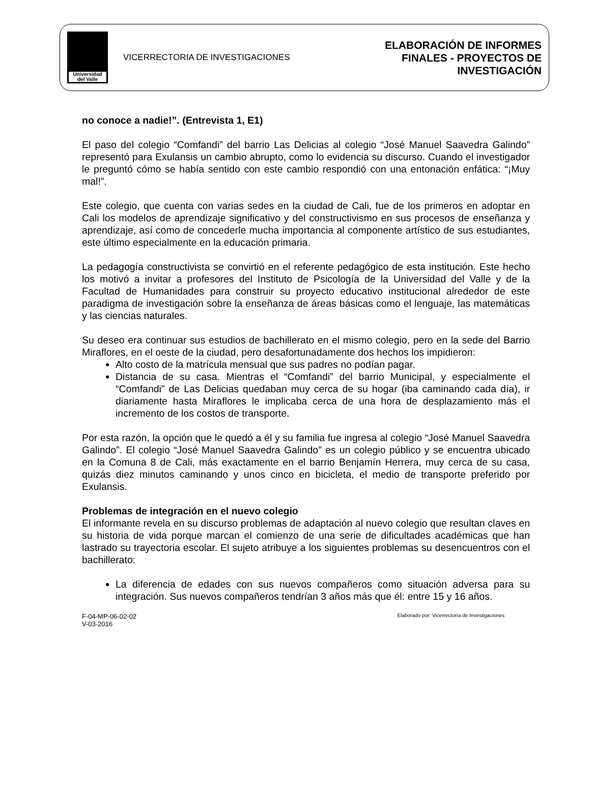Universidad
del Valle
VICERRECTORIA DE INVESTIGACIONES
ELABORACIÓN DE INFORMES
FINALES - PROYECTOS DE
INVESTIGACIÓN
no conoce a nadie!”. (Entrevista 1, E1)
El paso del colegio “Comfandi” del barrio Las Delicias al colegio “José Manuel Saavedra Galindo” representó para Exulansis un cambio abrupto, como lo evidencia su discurso. Cuando el investigador le preguntó cómo se había sentido con este cambio respondió con una entonación enfática: “¡Muy mal!”.
Este colegio, que cuenta con varias sedes en la ciudad de Cali, fue de los primeros en adoptar en Cali los modelos de aprendizaje significativo y del constructivismo en sus procesos de enseñanza y aprendizaje, así como de concederle mucha importancia al componente artístico de sus estudiantes, este último especialmente en la educación primaria.
La pedagogía constructivista se convirtió en el referente pedagógico de esta institución. Este hecho los motivó a invitar a profesores del Instituto de Psicología de la Universidad del Valle y de la Facultad de Humanidades para construir su proyecto educativo institucional alrededor de este paradigma de investigación sobre la enseñanza de áreas básicas como el lenguaje, las matemáticas y las ciencias naturales.
Su deseo era continuar sus estudios de bachillerato en el mismo colegio, pero en la sede del Barrio Miraflores, en el oeste de la ciudad, pero desafortunadamente dos hechos los impidieron:
Alto costo de la matrícula mensual que sus padres no podían pagar.
Distancia de su casa. Mientras el “Comfandi” del barrio Municipal, y especialmente el “Comfandi” de Las Delicias quedaban muy cerca de su hogar (iba caminando cada día), ir diariamente hasta Miraflores le implicaba cerca de una hora de desplazamiento más el incremento de los costos de transporte.
Por esta razón, la opción que le quedó a él y su familia fue ingresa al colegio “José Manuel Saavedra Galindo”. El colegio “José Manuel Saavedra Galindo” es un colegio público y se encuentra ubicado en la Comuna 8 de Cali, más exactamente en el barrio Benjamín Herrera, muy cerca de su casa, quizás diez minutos caminando y unos cinco en bicicleta, el medio de transporte preferido por Exulansis.
Problemas de integración en el nuevo colegio
El informante revela en su discurso problemas de adaptación al nuevo colegio que resultan claves en su historia de vida porque marcan el comienzo de una serie de dificultades académicas que han lastrado su trayectoria escolar. El sujeto atribuye a los siguientes problemas su desencuentros con el bachillerato:
La diferencia de edades con sus nuevos compañeros como situación adversa para su integración. Sus nuevos compañeros tendrían 3 años más que él: entre 15 y 16 años.
F-04-MP-06-02-02
V-03-2016
Elaborado por: Vicerrectoría de Investigaciones